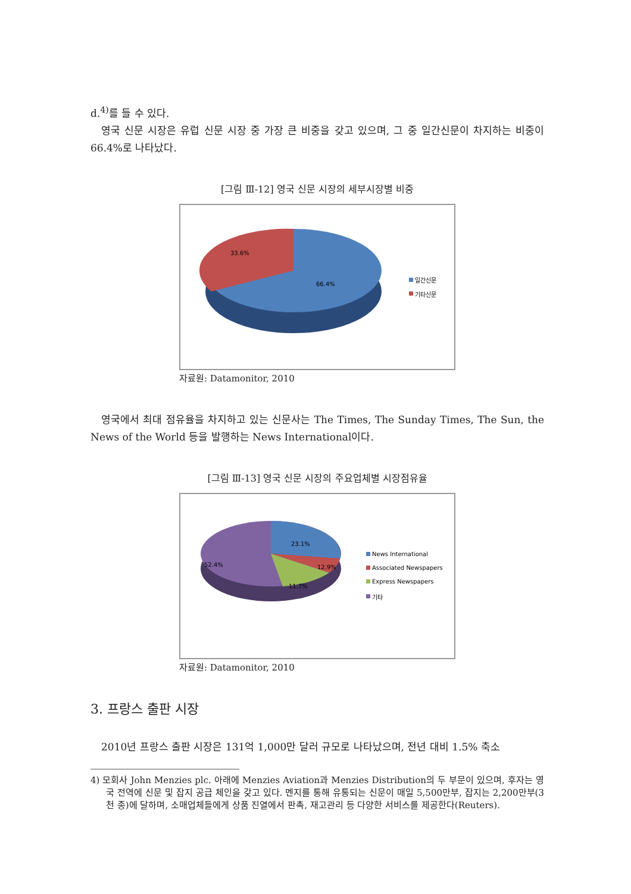d.<sup>4)</sup>를 들 수 있다.
영국 신문 시장은 유럽 신문 시장 중 가장 큰 비중을 갖고 있으며, 그 중 일간신문이 차지하는 비중이 66.4%로 나타났다.
[그림 Ⅲ-12] 영국 신문 시장의 세부시장별 비중
33.6%
66.4%
일간신문
기타신문
자료원: Datamonitor, 2010
영국에서 최대 점유율을 차지하고 있는 신문사는 The Times, The Sunday Times, The Sun, the News of the World 등을 발행하는 News International이다.
[그림 Ⅲ-13] 영국 신문 시장의 주요업체별 시장점유율
23.1%
12.9%
11.7%
52.4%
News International
Associated Newspapers
Express Newspapers
기타
자료원: Datamonitor, 2010
3. 프랑스 출판 시장
2010년 프랑스 출판 시장은 131억 1,000만 달러 규모로 나타났으며, 전년 대비 1.5% 축소
4) 모회사 John Menzies plc. 아래에 Menzies Aviation과 Menzies Distribution의 두 부문이 있으며, 후자는 영국 전역에 신문 및 잡지 공급 체인을 갖고 있다. 멘지를 통해 유통되는 신문이 매일 5,500만부, 잡지는 2,200만부(3천 종)에 달하며, 소매업체들에게 상품 진열에서 판촉, 재고관리 등 다양한 서비스를 제공한다(Reuters).